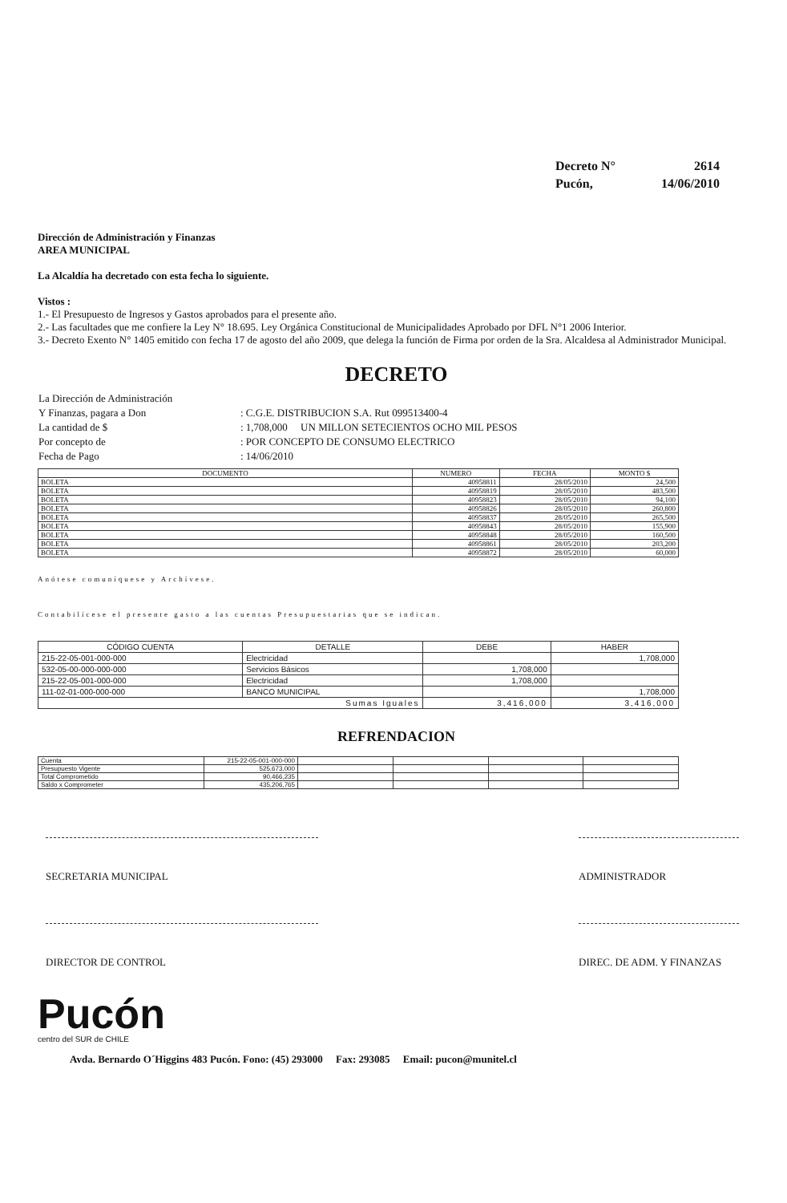| Decreto N° | 2614 |
| Pucón, | 14/06/2010 |
Dirección de Administración y Finanzas
AREA MUNICIPAL
La Alcaldía ha decretado con esta fecha lo siguiente.
Vistos :
1.- El Presupuesto de Ingresos y Gastos aprobados para el presente año.
2.- Las facultades que me confiere la Ley N° 18.695. Ley Orgánica Constitucional de Municipalidades Aprobado por DFL N°1 2006 Interior.
3.- Decreto Exento N° 1405 emitido con fecha 17 de agosto del año 2009, que delega la función de Firma por orden de la Sra. Alcaldesa al Administrador Municipal.
DECRETO
| La Dirección de Administración | |
| Y Finanzas, pagara a Don | : C.G.E. DISTRIBUCION S.A. Rut 099513400-4 |
| La cantidad de $ | : 1,708,000 UN MILLON SETECIENTOS OCHO MIL PESOS |
| Por concepto de | : POR CONCEPTO DE CONSUMO ELECTRICO |
| Fecha de Pago | : 14/06/2010 |
| DOCUMENTO | NUMERO | FECHA | MONTO $ |
| --- | --- | --- | --- |
| BOLETA | 40958811 | 28/05/2010 | 24,500 |
| BOLETA | 40958819 | 28/05/2010 | 483,500 |
| BOLETA | 40958823 | 28/05/2010 | 94,100 |
| BOLETA | 40958826 | 28/05/2010 | 260,800 |
| BOLETA | 40958837 | 28/05/2010 | 265,500 |
| BOLETA | 40958843 | 28/05/2010 | 155,900 |
| BOLETA | 40958848 | 28/05/2010 | 160,500 |
| BOLETA | 40958861 | 28/05/2010 | 203,200 |
| BOLETA | 40958872 | 28/05/2010 | 60,000 |
Anótese comuníquese y Archívese.
Contabilícese el presente gasto a las cuentas Presupuestarias que se indican.
| CÓDIGO CUENTA | DETALLE | DEBE | HABER |
| --- | --- | --- | --- |
| 215-22-05-001-000-000 | Electricidad | | 1,708,000 |
| 532-05-00-000-000-000 | Servicios Básicos | 1,708,000 | |
| 215-22-05-001-000-000 | Electricidad | 1,708,000 | |
| 111-02-01-000-000-000 | BANCO MUNICIPAL | | 1,708,000 |
| Sumas Iguales | | 3,416,000 | 3,416,000 |
REFRENDACION
| Cuenta | 215-22-05-001-000-000 | | | | |
| Presupuesto Vigente | 525,673,000 | | | | |
| Total Comprometido | 90,466,235 | | | | |
| Saldo x Comprometer | 435,206,765 | | | | |
SECRETARIA MUNICIPAL ADMINISTRADOR
DIRECTOR DE CONTROL DIREC. DE ADM. Y FINANZAS
Pucón
centro del SUR de CHILE
Avda. Bernardo O´Higgins 483 Pucón. Fono: (45) 293000 Fax: 293085 Email: pucon@munitel.cl